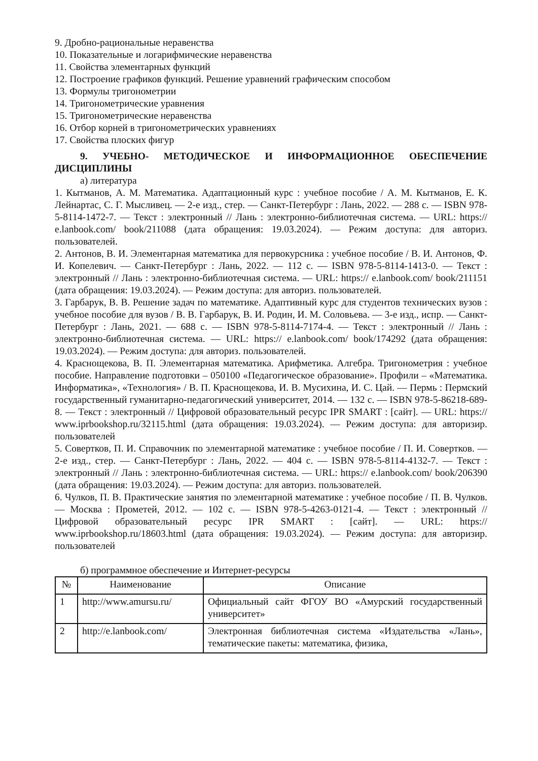9. Дробно-рациональные неравенства
10. Показательные и логарифмические неравенства
11. Свойства элементарных функций
12. Построение графиков функций. Решение уравнений графическим способом
13. Формулы тригонометрии
14. Тригонометрические уравнения
15. Тригонометрические неравенства
16. Отбор корней в тригонометрических уравнениях
17. Свойства плоских фигур
9. УЧЕБНО- МЕТОДИЧЕСКОЕ И ИНФОРМАЦИОННОЕ ОБЕСПЕЧЕНИЕ ДИСЦИПЛИНЫ
а) литература
1. Кытманов, А. М. Математика. Адаптационный курс : учебное пособие / А. М. Кытманов, Е. К. Лейнартас, С. Г. Мысливец. — 2-е изд., стер. — Санкт-Петербург : Лань, 2022. — 288 с. — ISBN 978-5-8114-1472-7. — Текст : электронный // Лань : электронно-библиотечная система. — URL: https:// e.lanbook.com/ book/211088 (дата обращения: 19.03.2024). — Режим доступа: для авториз. пользователей.
2. Антонов, В. И. Элементарная математика для первокурсника : учебное пособие / В. И. Антонов, Ф. И. Копелевич. — Санкт-Петербург : Лань, 2022. — 112 с. — ISBN 978-5-8114-1413-0. — Текст : электронный // Лань : электронно-библиотечная система. — URL: https:// e.lanbook.com/ book/211151 (дата обращения: 19.03.2024). — Режим доступа: для авториз. пользователей.
3. Гарбарук, В. В. Решение задач по математике. Адаптивный курс для студентов технических вузов : учебное пособие для вузов / В. В. Гарбарук, В. И. Родин, И. М. Соловьева. — 3-е изд., испр. — Санкт-Петербург : Лань, 2021. — 688 с. — ISBN 978-5-8114-7174-4. — Текст : электронный // Лань : электронно-библиотечная система. — URL: https:// e.lanbook.com/ book/174292 (дата обращения: 19.03.2024). — Режим доступа: для авториз. пользователей.
4. Краснощекова, В. П. Элементарная математика. Арифметика. Алгебра. Тригонометрия : учебное пособие. Направление подготовки – 050100 «Педагогическое образование». Профили – «Математика. Информатика», «Технология» / В. П. Краснощекова, И. В. Мусихина, И. С. Цай. — Пермь : Пермский государственный гуманитарно-педагогический университет, 2014. — 132 c. — ISBN 978-5-86218-689-8. — Текст : электронный // Цифровой образовательный ресурс IPR SMART : [сайт]. — URL: https:// www.iprbookshop.ru/32115.html (дата обращения: 19.03.2024). — Режим доступа: для авторизир. пользователей
5. Совертков, П. И. Справочник по элементарной математике : учебное пособие / П. И. Совертков. — 2-е изд., стер. — Санкт-Петербург : Лань, 2022. — 404 с. — ISBN 978-5-8114-4132-7. — Текст : электронный // Лань : электронно-библиотечная система. — URL: https:// e.lanbook.com/ book/206390 (дата обращения: 19.03.2024). — Режим доступа: для авториз. пользователей.
6. Чулков, П. В. Практические занятия по элементарной математике : учебное пособие / П. В. Чулков. — Москва : Прометей, 2012. — 102 c. — ISBN 978-5-4263-0121-4. — Текст : электронный // Цифровой образовательный ресурс IPR SMART : [сайт]. — URL: https:// www.iprbookshop.ru/18603.html (дата обращения: 19.03.2024). — Режим доступа: для авторизир. пользователей
б) программное обеспечение и Интернет-ресурсы
| № | Наименование | Описание |
| --- | --- | --- |
| 1 | http://www.amursu.ru/ | Официальный сайт ФГОУ ВО «Амурский государственный университет» |
| 2 | http://e.lanbook.com/ | Электронная библиотечная система «Издательства «Лань», тематические пакеты: математика, физика, |